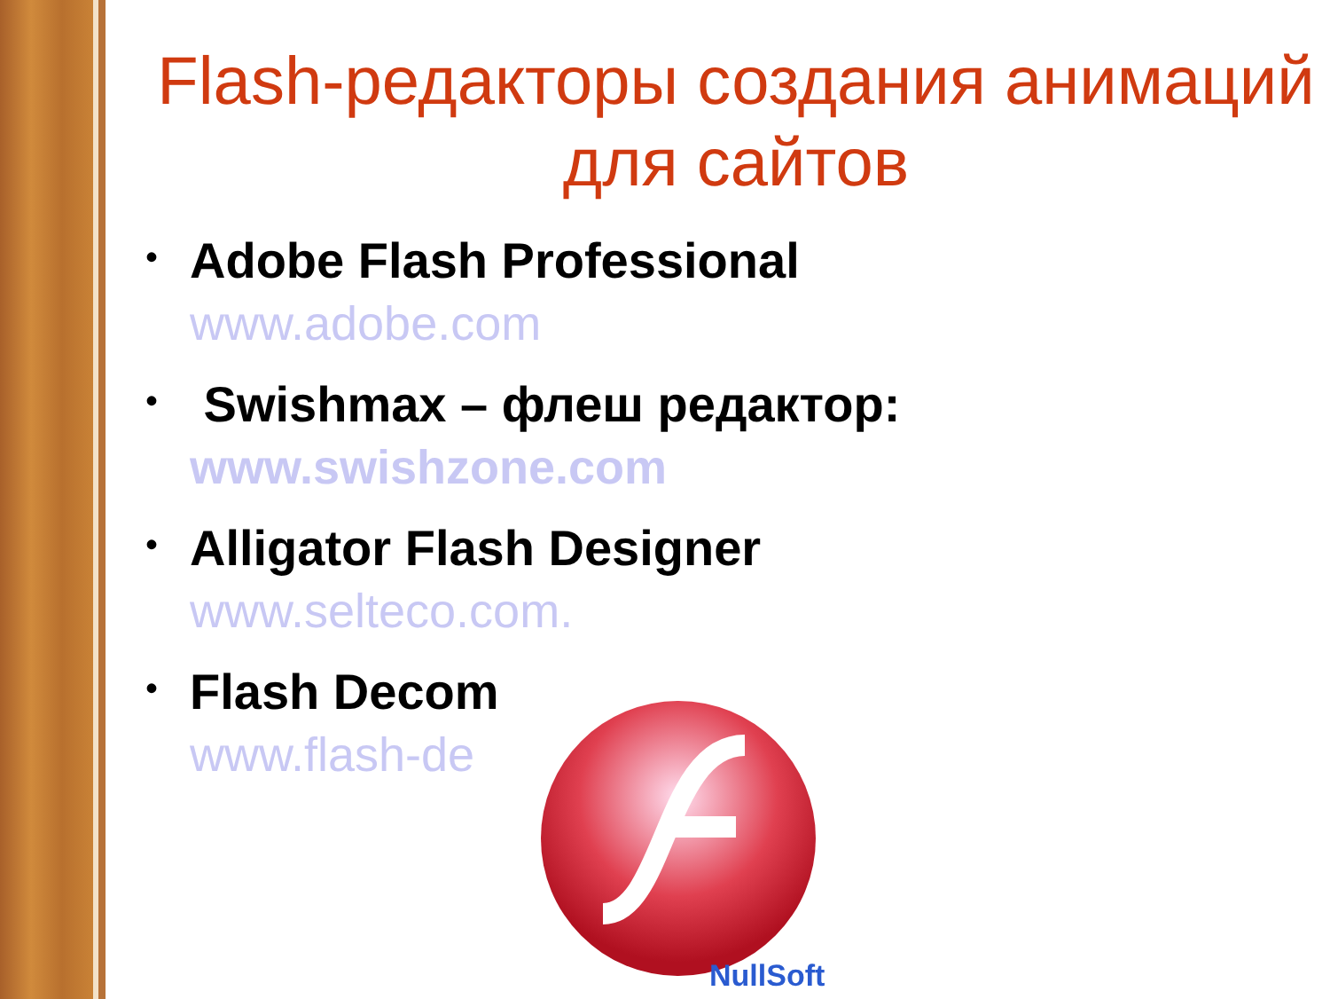Flash-редакторы создания анимаций для сайтов
•
Adobe Flash Professional
www.adobe.com
•
Swishmax – флеш редактор:
www.swishzone.com
•
Alligator Flash Designer
www.selteco.com.
•
Flash Decom
www.flash-de
NullSoft